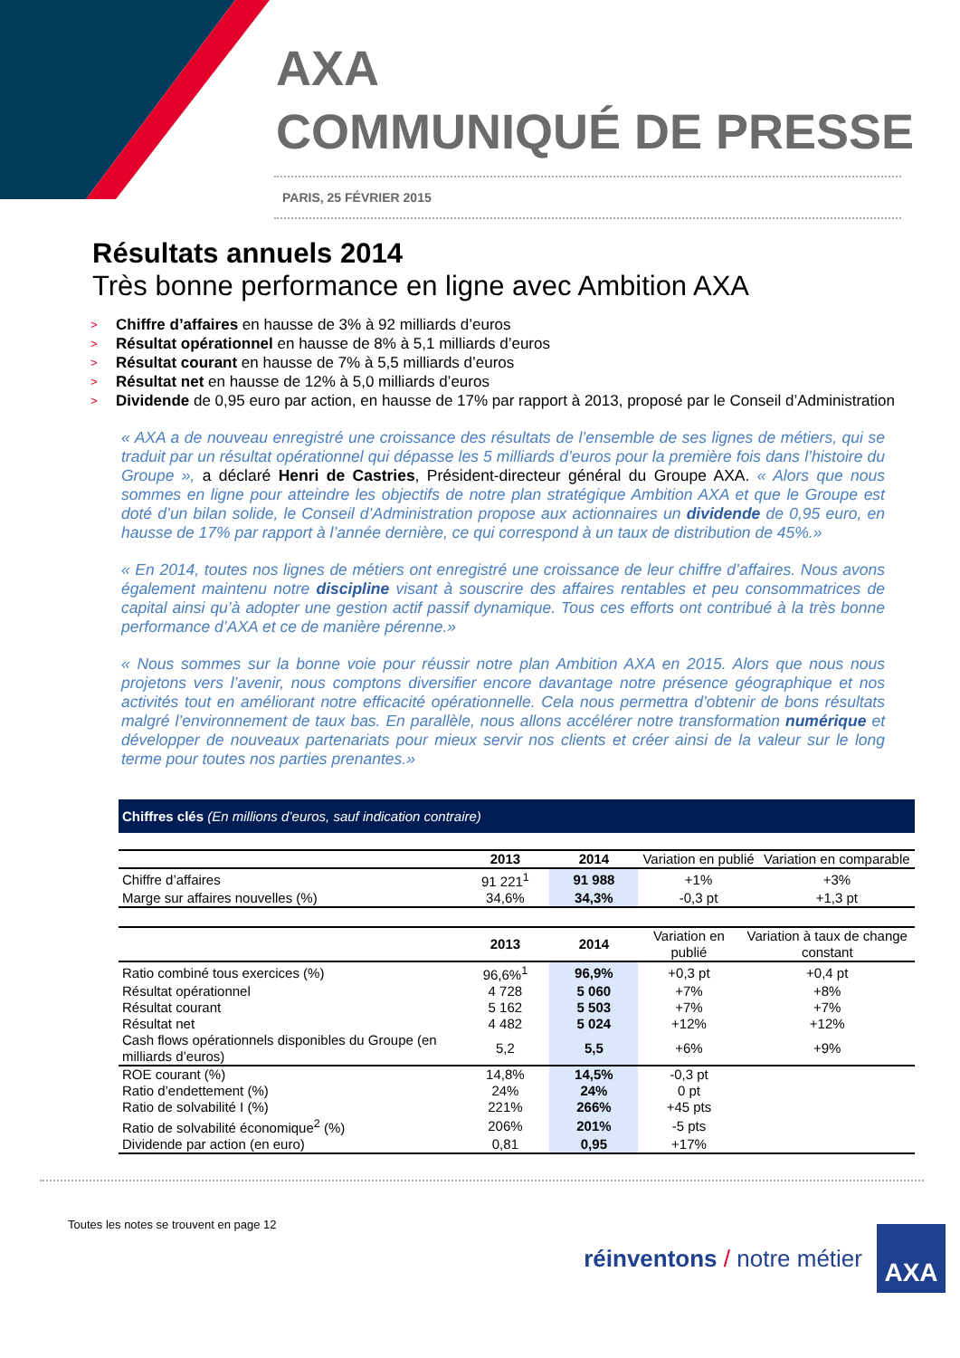AXA
COMMUNIQUÉ DE PRESSE
PARIS, 25 FÉVRIER 2015
Résultats annuels 2014
Très bonne performance en ligne avec Ambition AXA
> Chiffre d’affaires en hausse de 3% à 92 milliards d’euros
> Résultat opérationnel en hausse de 8% à 5,1 milliards d’euros
> Résultat courant en hausse de 7% à 5,5 milliards d’euros
> Résultat net en hausse de 12% à 5,0 milliards d’euros
> Dividende de 0,95 euro par action, en hausse de 17% par rapport à 2013, proposé par le Conseil d’Administration
« AXA a de nouveau enregistré une croissance des résultats de l’ensemble de ses lignes de métiers, qui se traduit par un résultat opérationnel qui dépasse les 5 milliards d’euros pour la première fois dans l’histoire du Groupe », a déclaré Henri de Castries, Président-directeur général du Groupe AXA. « Alors que nous sommes en ligne pour atteindre les objectifs de notre plan stratégique Ambition AXA et que le Groupe est doté d’un bilan solide, le Conseil d’Administration propose aux actionnaires un dividende de 0,95 euro, en hausse de 17% par rapport à l’année dernière, ce qui correspond à un taux de distribution de 45%.»
« En 2014, toutes nos lignes de métiers ont enregistré une croissance de leur chiffre d’affaires. Nous avons également maintenu notre discipline visant à souscrire des affaires rentables et peu consommatrices de capital ainsi qu’à adopter une gestion actif passif dynamique. Tous ces efforts ont contribué à la très bonne performance d’AXA et ce de manière pérenne.»
« Nous sommes sur la bonne voie pour réussir notre plan Ambition AXA en 2015. Alors que nous nous projetons vers l’avenir, nous comptons diversifier encore davantage notre présence géographique et nos activités tout en améliorant notre efficacité opérationnelle. Cela nous permettra d’obtenir de bons résultats malgré l’environnement de taux bas. En parallèle, nous allons accélérer notre transformation numérique et développer de nouveaux partenariats pour mieux servir nos clients et créer ainsi de la valeur sur le long terme pour toutes nos parties prenantes.»
Chiffres clés (En millions d’euros, sauf indication contraire)
| | 2013 | 2014 | Variation en publié | Variation en comparable |
| --- | --- | --- | --- | --- |
| Chiffre d’affaires | 91 221<sup>1</sup> | 91 988 | +1% | +3% |
| Marge sur affaires nouvelles (%) | 34,6% | 34,3% | -0,3 pt | +1,3 pt |
| | 2013 | 2014 | Variation en publié | Variation à taux de change constant |
| --- | --- | --- | --- | --- |
| Ratio combiné tous exercices (%) | 96,6%<sup>1</sup> | 96,9% | +0,3 pt | +0,4 pt |
| Résultat opérationnel | 4 728 | 5 060 | +7% | +8% |
| Résultat courant | 5 162 | 5 503 | +7% | +7% |
| Résultat net | 4 482 | 5 024 | +12% | +12% |
| Cash flows opérationnels disponibles du Groupe (en milliards d’euros) | 5,2 | 5,5 | +6% | +9% |
| ROE courant (%) | 14,8% | 14,5% | -0,3 pt | |
| Ratio d’endettement (%) | 24% | 24% | 0 pt | |
| Ratio de solvabilité I (%) | 221% | 266% | +45 pts | |
| Ratio de solvabilité économique<sup>2</sup> (%) | 206% | 201% | -5 pts | |
| Dividende par action (en euro) | 0,81 | 0,95 | +17% | |
Toutes les notes se trouvent en page 12
réinventons / notre métier
AXA